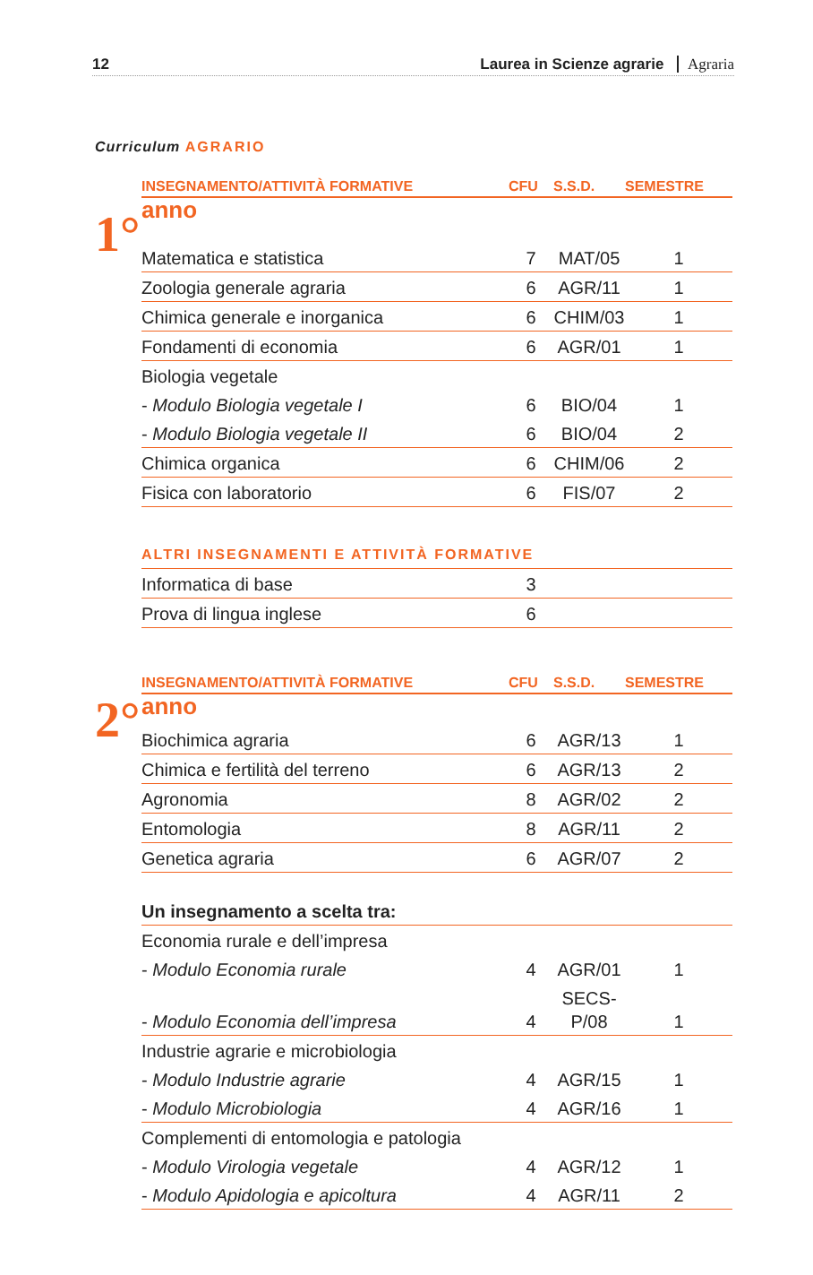12 Laurea in Scienze agrarie Agraria
Curriculum AGRARIO
1°
| INSEGNAMENTO/ATTIVITÀ FORMATIVE | CFU | S.S.D. | SEMESTRE |
| --- | --- | --- | --- |
| anno | | | |
| Matematica e statistica | 7 | MAT/05 | 1 |
| Zoologia generale agraria | 6 | AGR/11 | 1 |
| Chimica generale e inorganica | 6 | CHIM/03 | 1 |
| Fondamenti di economia | 6 | AGR/01 | 1 |
| Biologia vegetale | | | |
| - Modulo Biologia vegetale I | 6 | BIO/04 | 1 |
| - Modulo Biologia vegetale II | 6 | BIO/04 | 2 |
| Chimica organica | 6 | CHIM/06 | 2 |
| Fisica con laboratorio | 6 | FIS/07 | 2 |
| ALTRI INSEGNAMENTI E ATTIVITÀ FORMATIVE | | | |
| Informatica di base | 3 | | |
| Prova di lingua inglese | 6 | | |
2°
| INSEGNAMENTO/ATTIVITÀ FORMATIVE | CFU | S.S.D. | SEMESTRE |
| --- | --- | --- | --- |
| anno | | | |
| Biochimica agraria | 6 | AGR/13 | 1 |
| Chimica e fertilità del terreno | 6 | AGR/13 | 2 |
| Agronomia | 8 | AGR/02 | 2 |
| Entomologia | 8 | AGR/11 | 2 |
| Genetica agraria | 6 | AGR/07 | 2 |
| Un insegnamento a scelta tra: | | | |
| Economia rurale e dell’impresa | | | |
| - Modulo Economia rurale | 4 | AGR/01 | 1 |
| - Modulo Economia dell’impresa | 4 | SECS-P/08 | 1 |
| Industrie agrarie e microbiologia | | | |
| - Modulo Industrie agrarie | 4 | AGR/15 | 1 |
| - Modulo Microbiologia | 4 | AGR/16 | 1 |
| Complementi di entomologia e patologia | | | |
| - Modulo Virologia vegetale | 4 | AGR/12 | 1 |
| - Modulo Apidologia e apicoltura | 4 | AGR/11 | 2 |